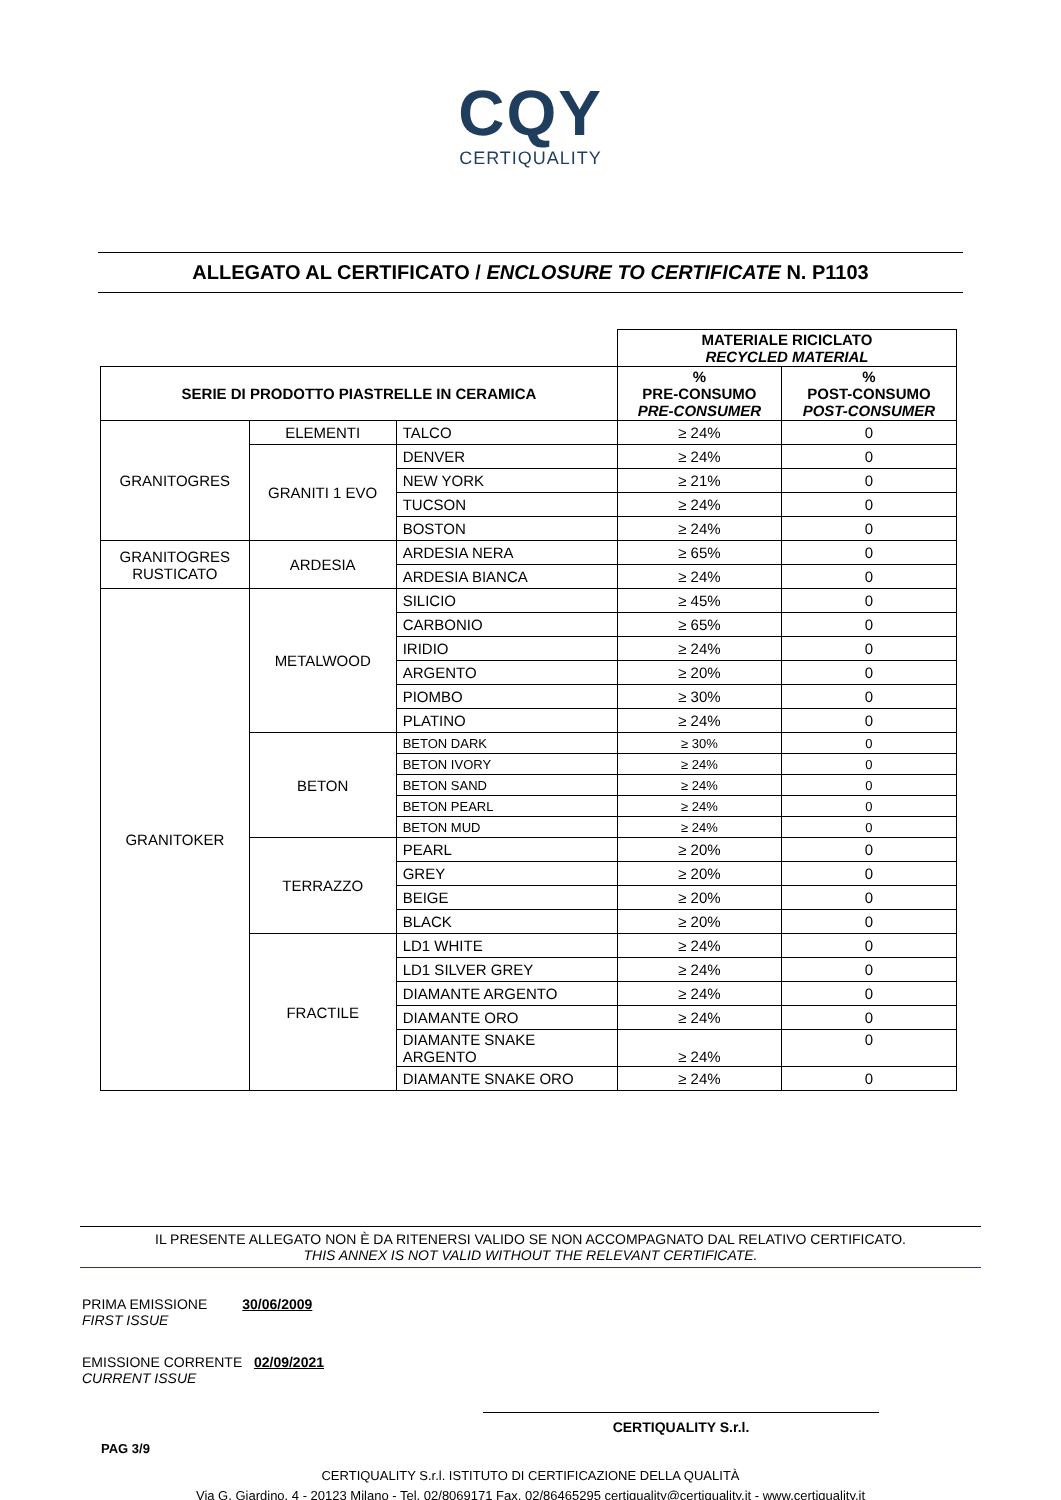CQY
CERTIQUALITY
ALLEGATO AL CERTIFICATO / ENCLOSURE TO CERTIFICATE N. P1103
| | | | MATERIALE RICICLATO RECYCLED MATERIAL | |
| SERIE DI PRODOTTO PIASTRELLE IN CERAMICA | | | % PRE-CONSUMO PRE-CONSUMER | % POST-CONSUMO POST-CONSUMER |
| GRANITOGRES | ELEMENTI | TALCO | ≥ 24% | 0 |
| | GRANITI 1 EVO | DENVER | ≥ 24% | 0 |
| | | NEW YORK | ≥ 21% | 0 |
| | | TUCSON | ≥ 24% | 0 |
| | | BOSTON | ≥ 24% | 0 |
| GRANITOGRES RUSTICATO | ARDESIA | ARDESIA NERA | ≥ 65% | 0 |
| | | ARDESIA BIANCA | ≥ 24% | 0 |
| GRANITOKER | METALWOOD | SILICIO | ≥ 45% | 0 |
| | | CARBONIO | ≥ 65% | 0 |
| | | IRIDIO | ≥ 24% | 0 |
| | | ARGENTO | ≥ 20% | 0 |
| | | PIOMBO | ≥ 30% | 0 |
| | | PLATINO | ≥ 24% | 0 |
| | BETON | BETON DARK | ≥ 30% | 0 |
| | | BETON IVORY | ≥ 24% | 0 |
| | | BETON SAND | ≥ 24% | 0 |
| | | BETON PEARL | ≥ 24% | 0 |
| | | BETON MUD | ≥ 24% | 0 |
| | TERRAZZO | PEARL | ≥ 20% | 0 |
| | | GREY | ≥ 20% | 0 |
| | | BEIGE | ≥ 20% | 0 |
| | | BLACK | ≥ 20% | 0 |
| | FRACTILE | LD1 WHITE | ≥ 24% | 0 |
| | | LD1 SILVER GREY | ≥ 24% | 0 |
| | | DIAMANTE ARGENTO | ≥ 24% | 0 |
| | | DIAMANTE ORO | ≥ 24% | 0 |
| | | DIAMANTE SNAKE ARGENTO | ≥ 24% | 0 |
| | | DIAMANTE SNAKE ORO | ≥ 24% | 0 |
IL PRESENTE ALLEGATO NON È DA RITENERSI VALIDO SE NON ACCOMPAGNATO DAL RELATIVO CERTIFICATO.
THIS ANNEX IS NOT VALID WITHOUT THE RELEVANT CERTIFICATE.
PRIMA EMISSIONE 30/06/2009
FIRST ISSUE
EMISSIONE CORRENTE 02/09/2021
CURRENT ISSUE
CERTIQUALITY S.r.l.
PAG 3/9
CERTIQUALITY S.r.l. ISTITUTO DI CERTIFICAZIONE DELLA QUALITÀ
Via G. Giardino, 4 - 20123 Milano - Tel. 02/8069171 Fax. 02/86465295 certiquality@certiquality.it - www.certiquality.it